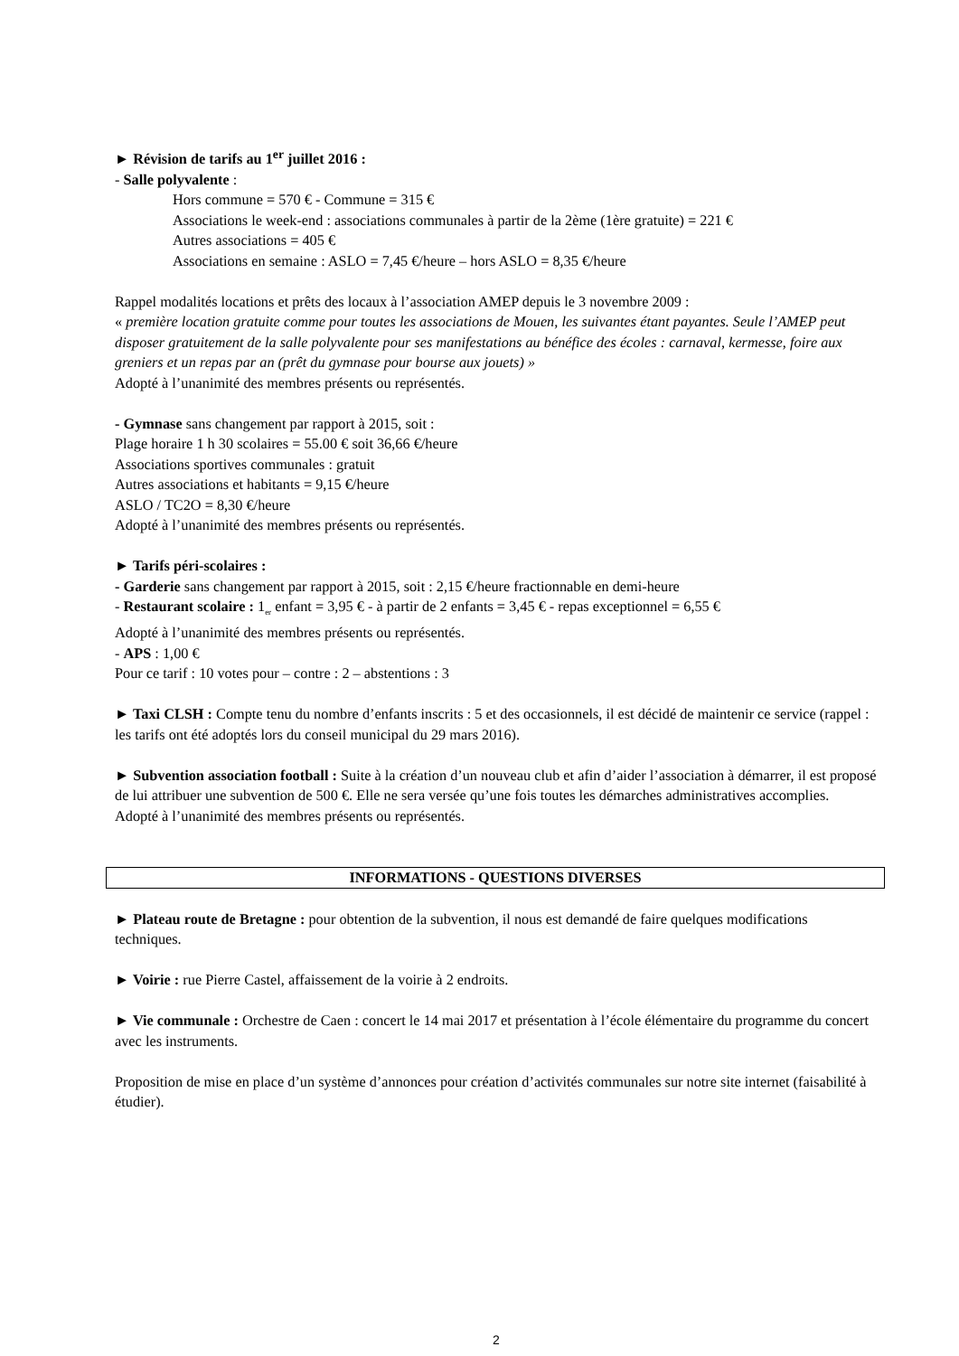► Révision de tarifs au 1<sup>er</sup> juillet 2016 :
- Salle polyvalente :
Hors commune = 570 € - Commune = 315 €
Associations le week-end : associations communales à partir de la 2ème (1ère gratuite) = 221 €
Autres associations = 405 €
Associations en semaine : ASLO = 7,45 €/heure – hors ASLO = 8,35 €/heure
Rappel modalités locations et prêts des locaux à l’association AMEP depuis le 3 novembre 2009 :
« première location gratuite comme pour toutes les associations de Mouen, les suivantes étant payantes. Seule l’AMEP peut disposer gratuitement de la salle polyvalente pour ses manifestations au bénéfice des écoles : carnaval, kermesse, foire aux greniers et un repas par an (prêt du gymnase pour bourse aux jouets) »
Adopté à l’unanimité des membres présents ou représentés.
- Gymnase sans changement par rapport à 2015, soit :
Plage horaire 1 h 30 scolaires = 55.00 € soit 36,66 €/heure
Associations sportives communales : gratuit
Autres associations et habitants = 9,15 €/heure
ASLO / TC2O = 8,30 €/heure
Adopté à l’unanimité des membres présents ou représentés.
► Tarifs péri-scolaires :
- Garderie sans changement par rapport à 2015, soit : 2,15 €/heure fractionnable en demi-heure
- Restaurant scolaire : 1<sub>er</sub> enfant = 3,95 € - à partir de 2 enfants = 3,45 € - repas exceptionnel = 6,55 €
Adopté à l’unanimité des membres présents ou représentés.
- APS : 1,00 €
Pour ce tarif : 10 votes pour – contre : 2 – abstentions : 3
► Taxi CLSH : Compte tenu du nombre d’enfants inscrits : 5 et des occasionnels, il est décidé de maintenir ce service (rappel : les tarifs ont été adoptés lors du conseil municipal du 29 mars 2016).
► Subvention association football : Suite à la création d’un nouveau club et afin d’aider l’association à démarrer, il est proposé de lui attribuer une subvention de 500 €. Elle ne sera versée qu’une fois toutes les démarches administratives accomplies.
Adopté à l’unanimité des membres présents ou représentés.
INFORMATIONS - QUESTIONS DIVERSES
► Plateau route de Bretagne : pour obtention de la subvention, il nous est demandé de faire quelques modifications techniques.
► Voirie : rue Pierre Castel, affaissement de la voirie à 2 endroits.
► Vie communale : Orchestre de Caen : concert le 14 mai 2017 et présentation à l’école élémentaire du programme du concert avec les instruments.
Proposition de mise en place d’un système d’annonces pour création d’activités communales sur notre site internet (faisabilité à étudier).
2